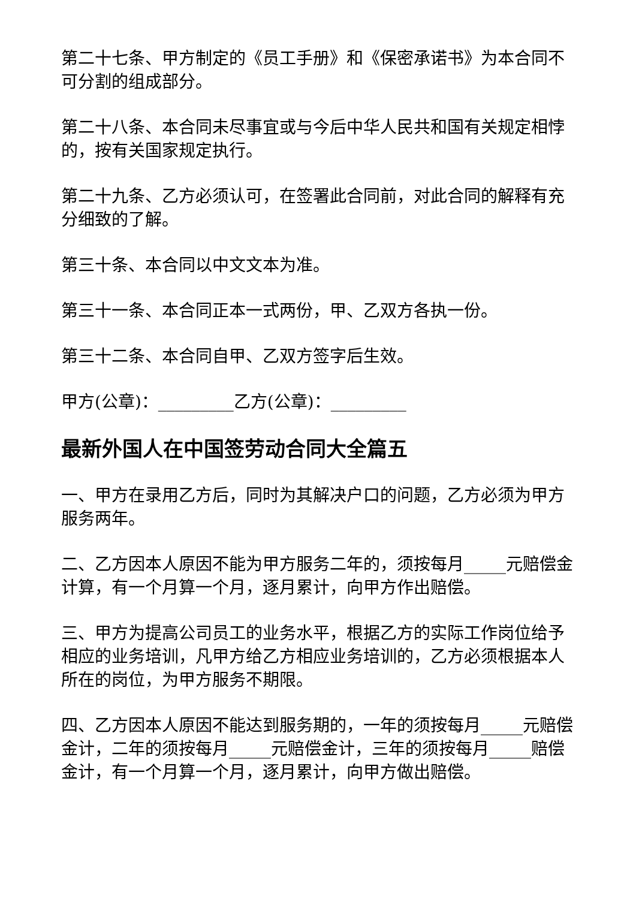第二十七条、甲方制定的《员工手册》和《保密承诺书》为本合同不可分割的组成部分。
第二十八条、本合同未尽事宜或与今后中华人民共和国有关规定相悖的，按有关国家规定执行。
第二十九条、乙方必须认可，在签署此合同前，对此合同的解释有充分细致的了解。
第三十条、本合同以中文文本为准。
第三十一条、本合同正本一式两份，甲、乙双方各执一份。
第三十二条、本合同自甲、乙双方签字后生效。
甲方(公章)：_________乙方(公章)：_________
最新外国人在中国签劳动合同大全篇五
一、甲方在录用乙方后，同时为其解决户口的问题，乙方必须为甲方服务两年。
二、乙方因本人原因不能为甲方服务二年的，须按每月_____元赔偿金计算，有一个月算一个月，逐月累计，向甲方作出赔偿。
三、甲方为提高公司员工的业务水平，根据乙方的实际工作岗位给予相应的业务培训，凡甲方给乙方相应业务培训的，乙方必须根据本人所在的岗位，为甲方服务不期限。
四、乙方因本人原因不能达到服务期的，一年的须按每月_____元赔偿金计，二年的须按每月_____元赔偿金计，三年的须按每月_____赔偿金计，有一个月算一个月，逐月累计，向甲方做出赔偿。